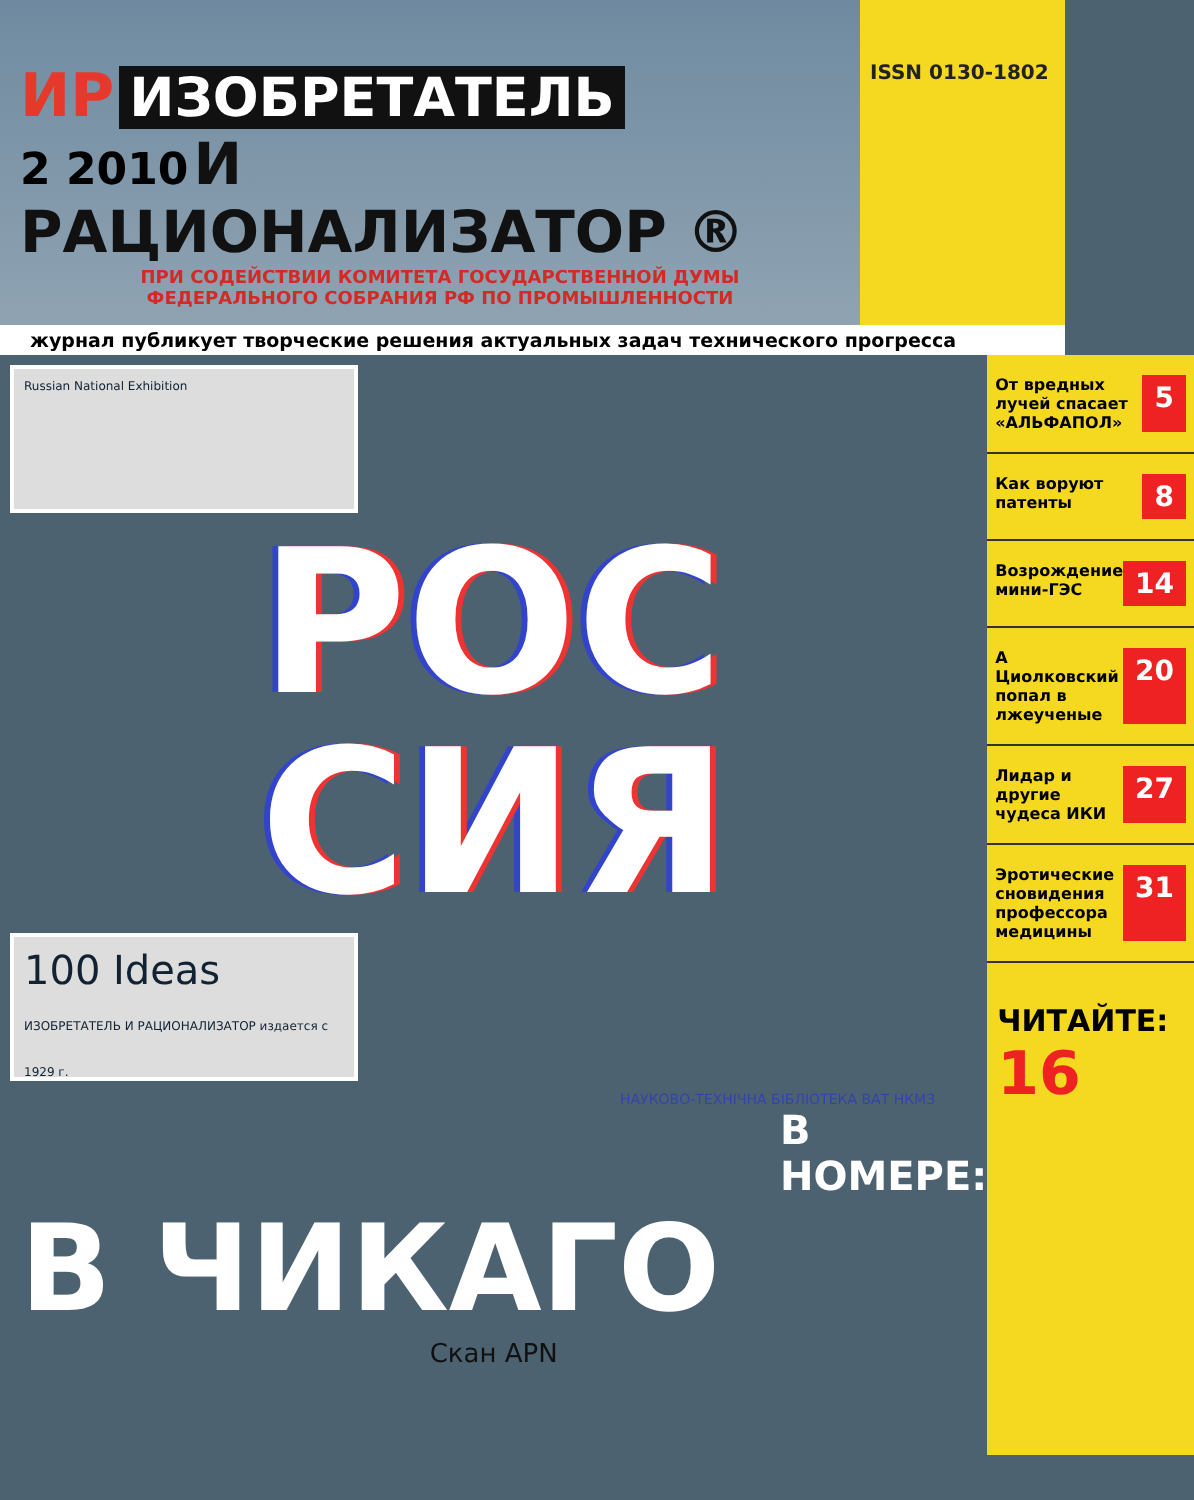ИР ИЗОБРЕТАТЕЛЬ
2 2010 И РАЦИОНАЛИЗАТОР ®
ПРИ СОДЕЙСТВИИ КОМИТЕТА ГОСУДАРСТВЕННОЙ ДУМЫ
ФЕДЕРАЛЬНОГО СОБРАНИЯ РФ ПО ПРОМЫШЛЕННОСТИ
ISSN 0130-1802
журнал публикует творческие решения актуальных задач технического прогресса
Russian National Exhibition
РОС
СИЯ
100 Ideas
ИЗОБРЕТАТЕЛЬ И РАЦИОНАЛИЗАТОР издается с 1929 г.
НАУКОВО-ТЕХНIЧНА БIБЛIОТЕКА ВАТ НКМЗ
В НОМЕРЕ:
В ЧИКАГО
Скан APN
От вредных лучей спасает «АЛЬФАПОЛ» 5
Как воруют патенты 8
Возрождение мини-ГЭС 14
А Циолковский попал в лжеученые 20
Лидар и другие чудеса ИКИ 27
Эротические сновидения профессора медицины 31
ЧИТАЙТЕ: 16